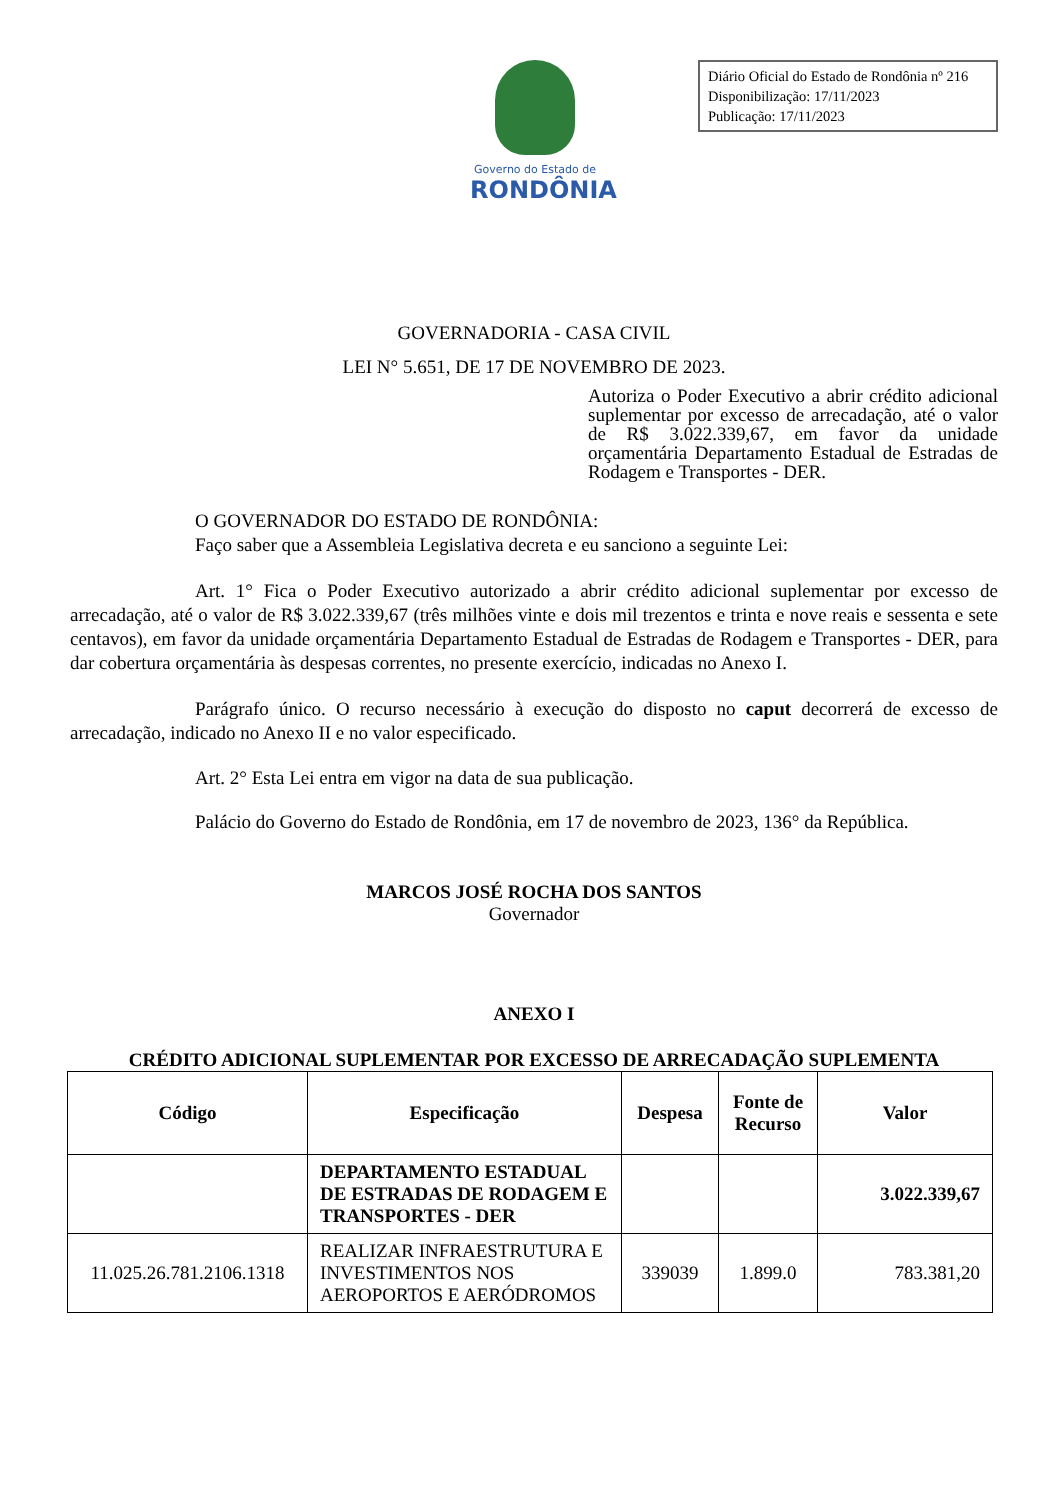Governo do Estado de
RONDÔNIA
Diário Oficial do Estado de Rondônia nº 216
Disponibilização: 17/11/2023
Publicação: 17/11/2023
GOVERNADORIA - CASA CIVIL
LEI N° 5.651, DE 17 DE NOVEMBRO DE 2023.
Autoriza o Poder Executivo a abrir crédito adicional suplementar por excesso de arrecadação, até o valor de R$ 3.022.339,67, em favor da unidade orçamentária Departamento Estadual de Estradas de Rodagem e Transportes - DER.
O GOVERNADOR DO ESTADO DE RONDÔNIA:
Faço saber que a Assembleia Legislativa decreta e eu sanciono a seguinte Lei:
Art. 1° Fica o Poder Executivo autorizado a abrir crédito adicional suplementar por excesso de arrecadação, até o valor de R$ 3.022.339,67 (três milhões vinte e dois mil trezentos e trinta e nove reais e sessenta e sete centavos), em favor da unidade orçamentária Departamento Estadual de Estradas de Rodagem e Transportes - DER, para dar cobertura orçamentária às despesas correntes, no presente exercício, indicadas no Anexo I.
Parágrafo único. O recurso necessário à execução do disposto no caput decorrerá de excesso de arrecadação, indicado no Anexo II e no valor especificado.
Art. 2° Esta Lei entra em vigor na data de sua publicação.
Palácio do Governo do Estado de Rondônia, em 17 de novembro de 2023, 136° da República.
MARCOS JOSÉ ROCHA DOS SANTOS
Governador
ANEXO I
CRÉDITO ADICIONAL SUPLEMENTAR POR EXCESSO DE ARRECADAÇÃO SUPLEMENTA
| Código | Especificação | Despesa | Fonte de Recurso | Valor |
| --- | --- | --- | --- | --- |
| | DEPARTAMENTO ESTADUAL DE ESTRADAS DE RODAGEM E TRANSPORTES - DER | | | 3.022.339,67 |
| 11.025.26.781.2106.1318 | REALIZAR INFRAESTRUTURA E INVESTIMENTOS NOS AEROPORTOS E AERÓDROMOS | 339039 | 1.899.0 | 783.381,20 |